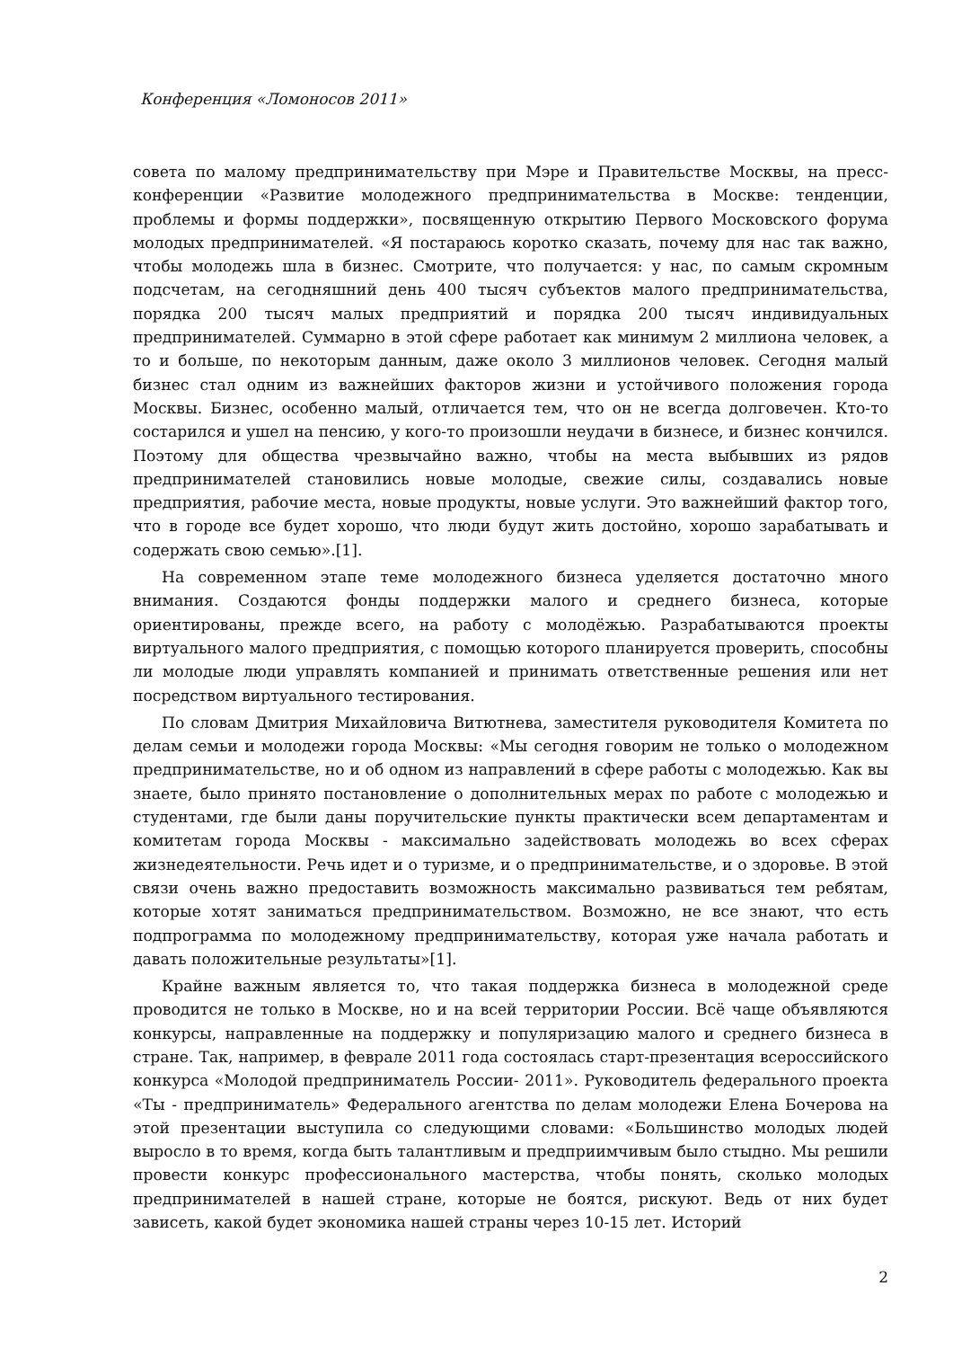Конференция «Ломоносов 2011»
совета по малому предпринимательству при Мэре и Правительстве Москвы, на пресс-конференции «Развитие молодежного предпринимательства в Москве: тенденции, проблемы и формы поддержки», посвященную открытию Первого Московского форума молодых предпринимателей. «Я постараюсь коротко сказать, почему для нас так важно, чтобы молодежь шла в бизнес. Смотрите, что получается: у нас, по самым скромным подсчетам, на сегодняшний день 400 тысяч субъектов малого предпринимательства, порядка 200 тысяч малых предприятий и порядка 200 тысяч индивидуальных предпринимателей. Суммарно в этой сфере работает как минимум 2 миллиона человек, а то и больше, по некоторым данным, даже около 3 миллионов человек. Сегодня малый бизнес стал одним из важнейших факторов жизни и устойчивого положения города Москвы. Бизнес, особенно малый, отличается тем, что он не всегда долговечен. Кто-то состарился и ушел на пенсию, у кого-то произошли неудачи в бизнесе, и бизнес кончился. Поэтому для общества чрезвычайно важно, чтобы на места выбывших из рядов предпринимателей становились новые молодые, свежие силы, создавались новые предприятия, рабочие места, новые продукты, новые услуги. Это важнейший фактор того, что в городе все будет хорошо, что люди будут жить достойно, хорошо зарабатывать и содержать свою семью».[1].
На современном этапе теме молодежного бизнеса уделяется достаточно много внимания. Создаются фонды поддержки малого и среднего бизнеса, которые ориентированы, прежде всего, на работу с молодёжью. Разрабатываются проекты виртуального малого предприятия, с помощью которого планируется проверить, способны ли молодые люди управлять компанией и принимать ответственные решения или нет посредством виртуального тестирования.
По словам Дмитрия Михайловича Витютнева, заместителя руководителя Комитета по делам семьи и молодежи города Москвы: «Мы сегодня говорим не только о молодежном предпринимательстве, но и об одном из направлений в сфере работы с молодежью. Как вы знаете, было принято постановление о дополнительных мерах по работе с молодежью и студентами, где были даны поручительские пункты практически всем департаментам и комитетам города Москвы - максимально задействовать молодежь во всех сферах жизнедеятельности. Речь идет и о туризме, и о предпринимательстве, и о здоровье. В этой связи очень важно предоставить возможность максимально развиваться тем ребятам, которые хотят заниматься предпринимательством. Возможно, не все знают, что есть подпрограмма по молодежному предпринимательству, которая уже начала работать и давать положительные результаты»[1].
Крайне важным является то, что такая поддержка бизнеса в молодежной среде проводится не только в Москве, но и на всей территории России. Всё чаще объявляются конкурсы, направленные на поддержку и популяризацию малого и среднего бизнеса в стране. Так, например, в феврале 2011 года состоялась старт-презентация всероссийского конкурса «Молодой предприниматель России- 2011». Руководитель федерального проекта «Ты - предприниматель» Федерального агентства по делам молодежи Елена Бочерова на этой презентации выступила со следующими словами: «Большинство молодых людей выросло в то время, когда быть талантливым и предприимчивым было стыдно. Мы решили провести конкурс профессионального мастерства, чтобы понять, сколько молодых предпринимателей в нашей стране, которые не боятся, рискуют. Ведь от них будет зависеть, какой будет экономика нашей страны через 10-15 лет. Историй
2